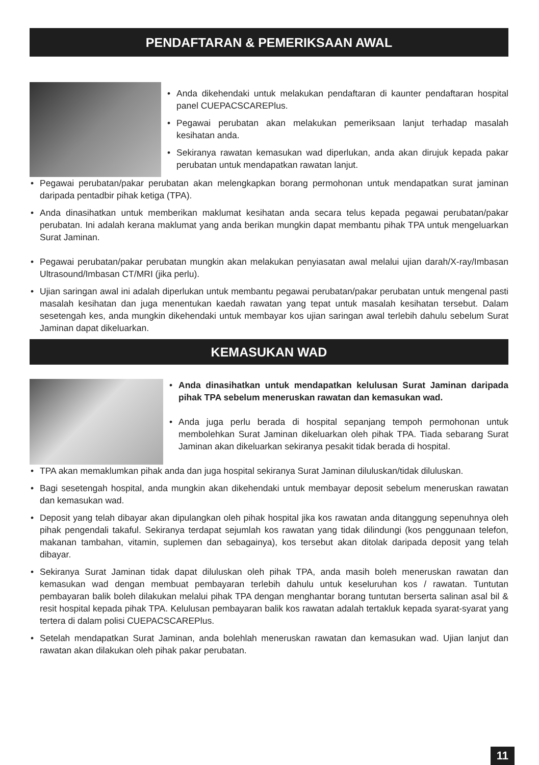PENDAFTARAN & PEMERIKSAAN AWAL
• Anda dikehendaki untuk melakukan pendaftaran di kaunter pendaftaran hospital panel CUEPACSCAREPlus.
• Pegawai perubatan akan melakukan pemeriksaan lanjut terhadap masalah kesihatan anda.
• Sekiranya rawatan kemasukan wad diperlukan, anda akan dirujuk kepada pakar perubatan untuk mendapatkan rawatan lanjut.
• Pegawai perubatan/pakar perubatan akan melengkapkan borang permohonan untuk mendapatkan surat jaminan daripada pentadbir pihak ketiga (TPA).
• Anda dinasihatkan untuk memberikan maklumat kesihatan anda secara telus kepada pegawai perubatan/pakar perubatan. Ini adalah kerana maklumat yang anda berikan mungkin dapat membantu pihak TPA untuk mengeluarkan Surat Jaminan.
• Pegawai perubatan/pakar perubatan mungkin akan melakukan penyiasatan awal melalui ujian darah/X-ray/Imbasan Ultrasound/Imbasan CT/MRI (jika perlu).
• Ujian saringan awal ini adalah diperlukan untuk membantu pegawai perubatan/pakar perubatan untuk mengenal pasti masalah kesihatan dan juga menentukan kaedah rawatan yang tepat untuk masalah kesihatan tersebut. Dalam sesetengah kes, anda mungkin dikehendaki untuk membayar kos ujian saringan awal terlebih dahulu sebelum Surat Jaminan dapat dikeluarkan.
KEMASUKAN WAD
• Anda dinasihatkan untuk mendapatkan kelulusan Surat Jaminan daripada pihak TPA sebelum meneruskan rawatan dan kemasukan wad.
• Anda juga perlu berada di hospital sepanjang tempoh permohonan untuk membolehkan Surat Jaminan dikeluarkan oleh pihak TPA. Tiada sebarang Surat Jaminan akan dikeluarkan sekiranya pesakit tidak berada di hospital.
• TPA akan memaklumkan pihak anda dan juga hospital sekiranya Surat Jaminan diluluskan/tidak diluluskan.
• Bagi sesetengah hospital, anda mungkin akan dikehendaki untuk membayar deposit sebelum meneruskan rawatan dan kemasukan wad.
• Deposit yang telah dibayar akan dipulangkan oleh pihak hospital jika kos rawatan anda ditanggung sepenuhnya oleh pihak pengendali takaful. Sekiranya terdapat sejumlah kos rawatan yang tidak dilindungi (kos penggunaan telefon, makanan tambahan, vitamin, suplemen dan sebagainya), kos tersebut akan ditolak daripada deposit yang telah dibayar.
• Sekiranya Surat Jaminan tidak dapat diluluskan oleh pihak TPA, anda masih boleh meneruskan rawatan dan kemasukan wad dengan membuat pembayaran terlebih dahulu untuk keseluruhan kos / rawatan. Tuntutan pembayaran balik boleh dilakukan melalui pihak TPA dengan menghantar borang tuntutan berserta salinan asal bil & resit hospital kepada pihak TPA. Kelulusan pembayaran balik kos rawatan adalah tertakluk kepada syarat-syarat yang tertera di dalam polisi CUEPACSCAREPlus.
• Setelah mendapatkan Surat Jaminan, anda bolehlah meneruskan rawatan dan kemasukan wad. Ujian lanjut dan rawatan akan dilakukan oleh pihak pakar perubatan.
11